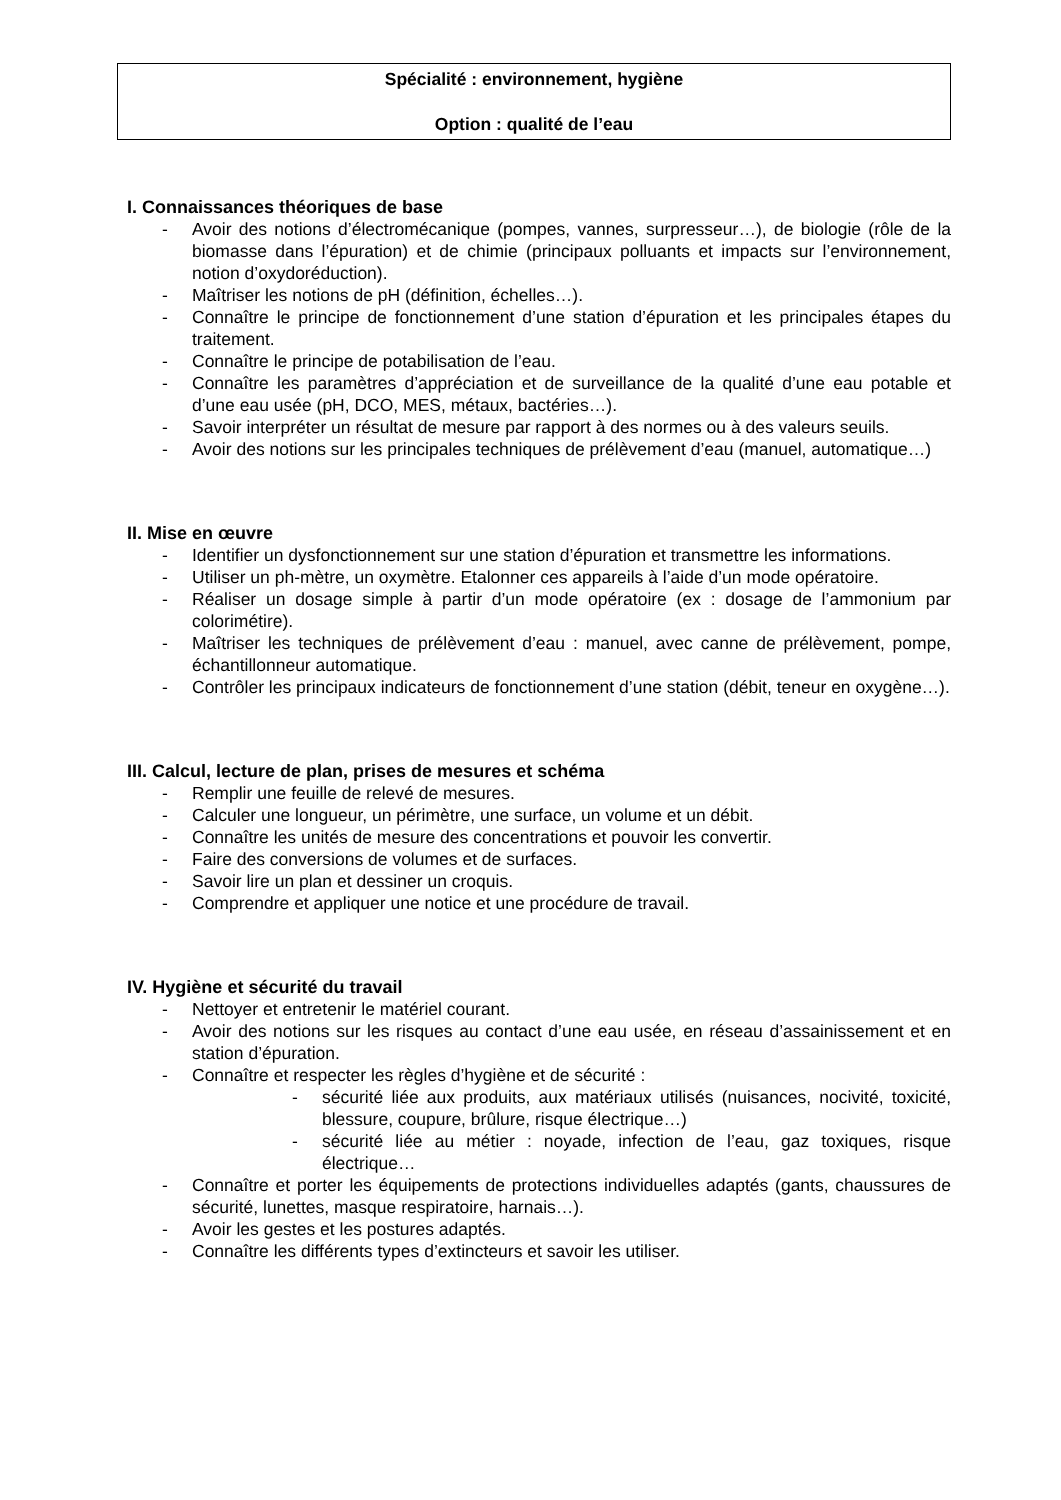Spécialité : environnement, hygiène
Option : qualité de l’eau
I. Connaissances théoriques de base
- Avoir des notions d’électromécanique (pompes, vannes, surpresseur…), de biologie (rôle de la biomasse dans l’épuration) et de chimie (principaux polluants et impacts sur l’environnement, notion d’oxydoréduction).
- Maîtriser les notions de pH (définition, échelles…).
- Connaître le principe de fonctionnement d’une station d’épuration et les principales étapes du traitement.
- Connaître le principe de potabilisation de l’eau.
- Connaître les paramètres d’appréciation et de surveillance de la qualité d’une eau potable et d’une eau usée (pH, DCO, MES, métaux, bactéries…).
- Savoir interpréter un résultat de mesure par rapport à des normes ou à des valeurs seuils.
- Avoir des notions sur les principales techniques de prélèvement d’eau (manuel, automatique…)
II. Mise en œuvre
- Identifier un dysfonctionnement sur une station d’épuration et transmettre les informations.
- Utiliser un ph-mètre, un oxymètre. Etalonner ces appareils à l’aide d’un mode opératoire.
- Réaliser un dosage simple à partir d’un mode opératoire (ex : dosage de l’ammonium par colorimétire).
- Maîtriser les techniques de prélèvement d’eau : manuel, avec canne de prélèvement, pompe, échantillonneur automatique.
- Contrôler les principaux indicateurs de fonctionnement d’une station (débit, teneur en oxygène…).
III. Calcul, lecture de plan, prises de mesures et schéma
- Remplir une feuille de relevé de mesures.
- Calculer une longueur, un périmètre, une surface, un volume et un débit.
- Connaître les unités de mesure des concentrations et pouvoir les convertir.
- Faire des conversions de volumes et de surfaces.
- Savoir lire un plan et dessiner un croquis.
- Comprendre et appliquer une notice et une procédure de travail.
IV. Hygiène et sécurité du travail
- Nettoyer et entretenir le matériel courant.
- Avoir des notions sur les risques au contact d’une eau usée, en réseau d’assainissement et en station d’épuration.
- Connaître et respecter les règles d’hygiène et de sécurité :
- sécurité liée aux produits, aux matériaux utilisés (nuisances, nocivité, toxicité, blessure, coupure, brûlure, risque électrique…)
- sécurité liée au métier : noyade, infection de l’eau, gaz toxiques, risque électrique…
- Connaître et porter les équipements de protections individuelles adaptés (gants, chaussures de sécurité, lunettes, masque respiratoire, harnais…).
- Avoir les gestes et les postures adaptés.
- Connaître les différents types d’extincteurs et savoir les utiliser.